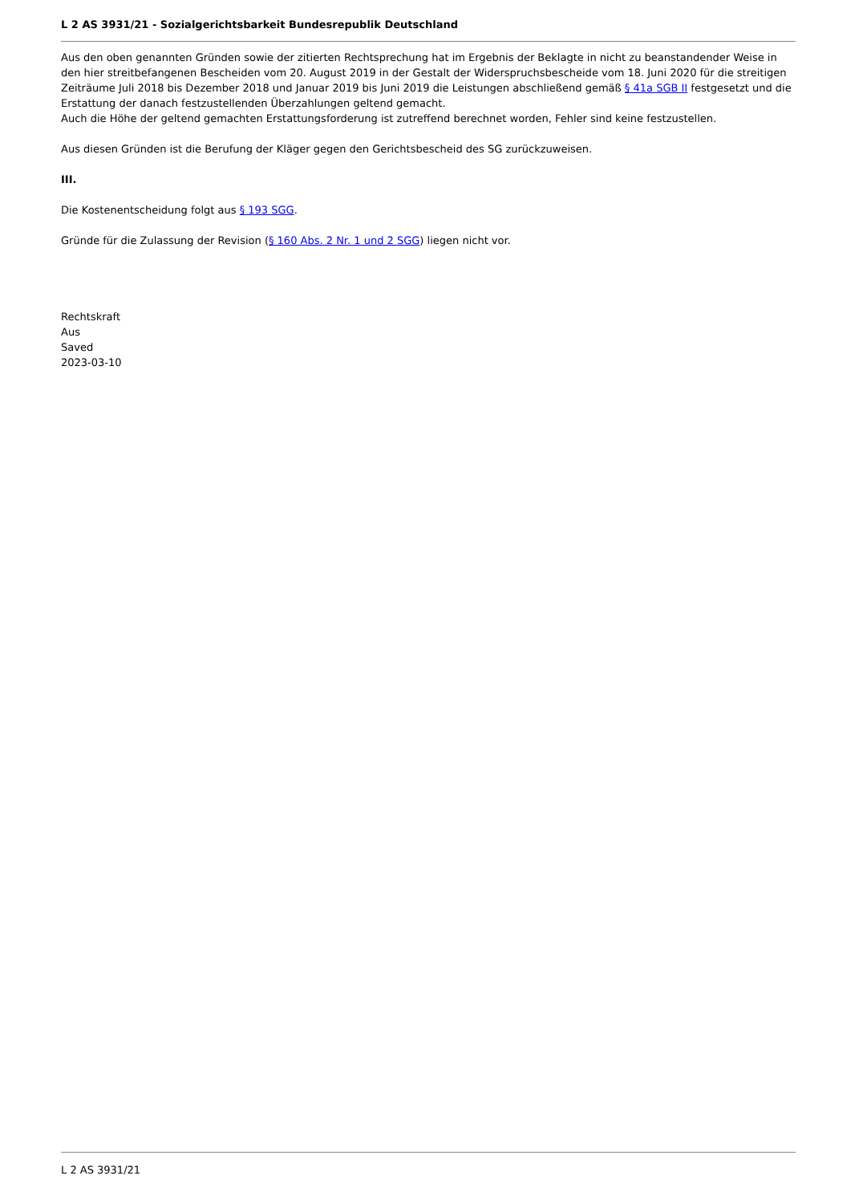L 2 AS 3931/21 - Sozialgerichtsbarkeit Bundesrepublik Deutschland
Aus den oben genannten Gründen sowie der zitierten Rechtsprechung hat im Ergebnis der Beklagte in nicht zu beanstandender Weise in den hier streitbefangenen Bescheiden vom 20. August 2019 in der Gestalt der Widerspruchsbescheide vom 18. Juni 2020 für die streitigen Zeiträume Juli 2018 bis Dezember 2018 und Januar 2019 bis Juni 2019 die Leistungen abschließend gemäß § 41a SGB II festgesetzt und die Erstattung der danach festzustellenden Überzahlungen geltend gemacht.
Auch die Höhe der geltend gemachten Erstattungsforderung ist zutreffend berechnet worden, Fehler sind keine festzustellen.
Aus diesen Gründen ist die Berufung der Kläger gegen den Gerichtsbescheid des SG zurückzuweisen.
III.
Die Kostenentscheidung folgt aus § 193 SGG.
Gründe für die Zulassung der Revision (§ 160 Abs. 2 Nr. 1 und 2 SGG) liegen nicht vor.
Rechtskraft
Aus
Saved
2023-03-10
L 2 AS 3931/21